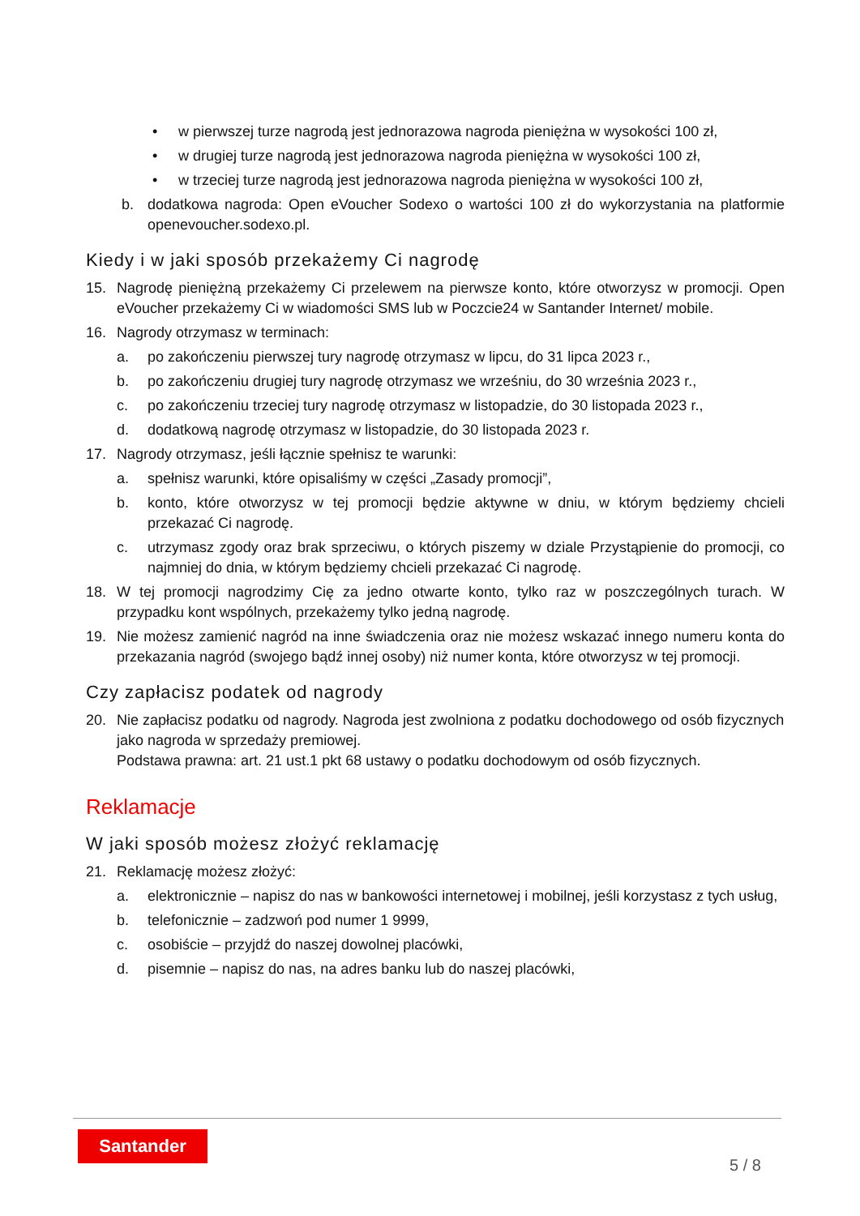• w pierwszej turze nagrodą jest jednorazowa nagroda pieniężna w wysokości 100 zł,
• w drugiej turze nagrodą jest jednorazowa nagroda pieniężna w wysokości 100 zł,
• w trzeciej turze nagrodą jest jednorazowa nagroda pieniężna w wysokości 100 zł,
b. dodatkowa nagroda: Open eVoucher Sodexo o wartości 100 zł do wykorzystania na platformie openevoucher.sodexo.pl.
Kiedy i w jaki sposób przekażemy Ci nagrodę
15. Nagrodę pieniężną przekażemy Ci przelewem na pierwsze konto, które otworzysz w promocji. Open eVoucher przekażemy Ci w wiadomości SMS lub w Poczcie24 w Santander Internet/ mobile.
16. Nagrody otrzymasz w terminach:
a. po zakończeniu pierwszej tury nagrodę otrzymasz w lipcu, do 31 lipca 2023 r.,
b. po zakończeniu drugiej tury nagrodę otrzymasz we wrześniu, do 30 września 2023 r.,
c. po zakończeniu trzeciej tury nagrodę otrzymasz w listopadzie, do 30 listopada 2023 r.,
d. dodatkową nagrodę otrzymasz w listopadzie, do 30 listopada 2023 r.
17. Nagrody otrzymasz, jeśli łącznie spełnisz te warunki:
a. spełnisz warunki, które opisaliśmy w części „Zasady promocji”,
b. konto, które otworzysz w tej promocji będzie aktywne w dniu, w którym będziemy chcieli przekazać Ci nagrodę.
c. utrzymasz zgody oraz brak sprzeciwu, o których piszemy w dziale Przystąpienie do promocji, co najmniej do dnia, w którym będziemy chcieli przekazać Ci nagrodę.
18. W tej promocji nagrodzimy Cię za jedno otwarte konto, tylko raz w poszczególnych turach. W przypadku kont wspólnych, przekażemy tylko jedną nagrodę.
19. Nie możesz zamienić nagród na inne świadczenia oraz nie możesz wskazać innego numeru konta do przekazania nagród (swojego bądź innej osoby) niż numer konta, które otworzysz w tej promocji.
Czy zapłacisz podatek od nagrody
20. Nie zapłacisz podatku od nagrody. Nagroda jest zwolniona z podatku dochodowego od osób fizycznych jako nagroda w sprzedaży premiowej.
Podstawa prawna: art. 21 ust.1 pkt 68 ustawy o podatku dochodowym od osób fizycznych.
Reklamacje
W jaki sposób możesz złożyć reklamację
21. Reklamację możesz złożyć:
a. elektronicznie – napisz do nas w bankowości internetowej i mobilnej, jeśli korzystasz z tych usług,
b. telefonicznie – zadzwoń pod numer 1 9999,
c. osobiście – przyjdź do naszej dowolnej placówki,
d. pisemnie – napisz do nas, na adres banku lub do naszej placówki,
Santander
5 / 8